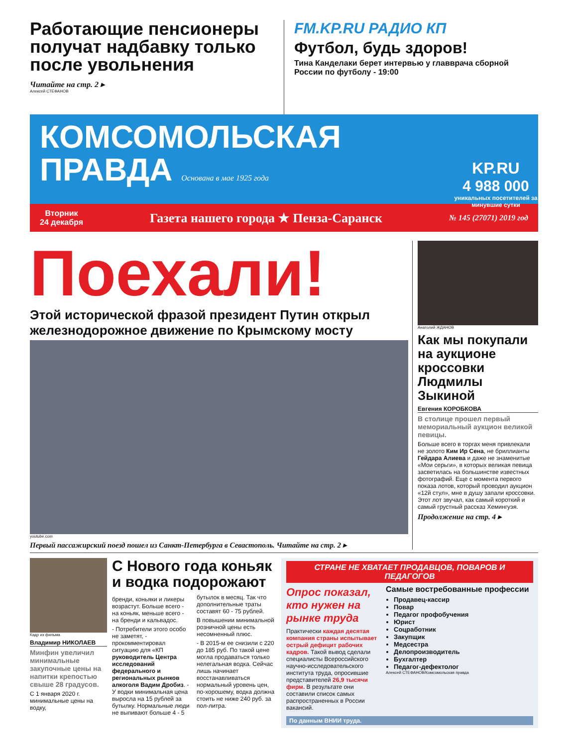Работающие пенсионеры получат надбавку только после увольнения
Читайте на стр. 2 ▸
Алексей СТЕФАНОВ
FM.KP.RU РАДИО КП
Футбол, будь здоров!
Тина Канделаки берет интервью у главврача сборной России по футболу - 19:00
КОМСОМОЛЬСКАЯ
ПРАВДА Основана в мае 1925 года
KP.RU
4 988 000
уникальных посетителей за минувшие сутки
Вторник
24 декабря
Газета нашего города ★ Пенза-Саранск
№ 145 (27071) 2019 год
Поехали!
Этой исторической фразой президент Путин открыл железнодорожное движение по Крымскому мосту
youtube.com
Первый пассажирский поезд пошел из Санкт-Петербурга в Севастополь. Читайте на стр. 2 ▸
Анатолий ЖДАНОВ
Как мы покупали на аукционе кроссовки Людмилы Зыкиной
Евгения КОРОБКОВА
В столице прошел первый мемориальный аукцион великой певицы.
Больше всего в торгах меня привлекали не золото Ким Ир Сена, не бриллианты Гейдара Алиева и даже не знаменитые «Мои серьги», в которых великая певица засветилась на большинстве известных фотографий. Еще с момента первого показа лотов, который проводил аукцион «12й стул», мне в душу запали кроссовки. Этот лот звучал, как самый короткий и самый грустный рассказ Хемингуэя.
Продолжение на стр. 4 ▸
Кадр из фильма
Владимир НИКОЛАЕВ
Минфин увеличил минимальные закупочные цены на напитки крепостью свыше 28 градусов.
С 1 января 2020 г. минимальные цены на водку,
С Нового года коньяк и водка подорожают
бренди, коньяки и ликеры возрастут. Больше всего - на коньяк, меньше всего - на бренди и кальвадос.
- Потребители этого особо не заметят, - прокомментировал ситуацию для «КП руководитель Центра исследований федерального и региональных рынков алкоголя Вадим Дробиз. - У водки минимальная цена выросла на 15 рублей за бутылку. Нормальные люди не выпивают больше 4 - 5 бутылок в месяц. Так что дополнительные траты составят 60 - 75 рублей.
В повышении минимальной розничной цены есть несомненный плюс.
- В 2015-м ее снизили с 220 до 185 руб. По такой цене могла продаваться только нелегальная водка. Сейчас лишь начинает восстанавливаться нормальный уровень цен, по-хорошему, водка должна стоить не ниже 240 руб. за пол-литра.
СТРАНЕ НЕ ХВАТАЕТ ПРОДАВЦОВ, ПОВАРОВ И ПЕДАГОГОВ
Опрос показал, кто нужен на рынке труда
Практически каждая десятая компания страны испытывает острый дефицит рабочих кадров. Такой вывод сделали специалисты Всероссийского научно-исследовательского института труда, опросившие представителей 26,9 тысячи фирм. В результате они составили список самых распространенных в России вакансий.
Самые востребованные профессии
Продавец-кассир
Повар
Педагог профобучения
Юрист
Соцработник
Закупщик
Медсестра
Делопроизводитель
Бухгалтер
Педагог-дефектолог
Алексей СТЕФАНОВ/Комсомольская правда
По данным ВНИИ труда.